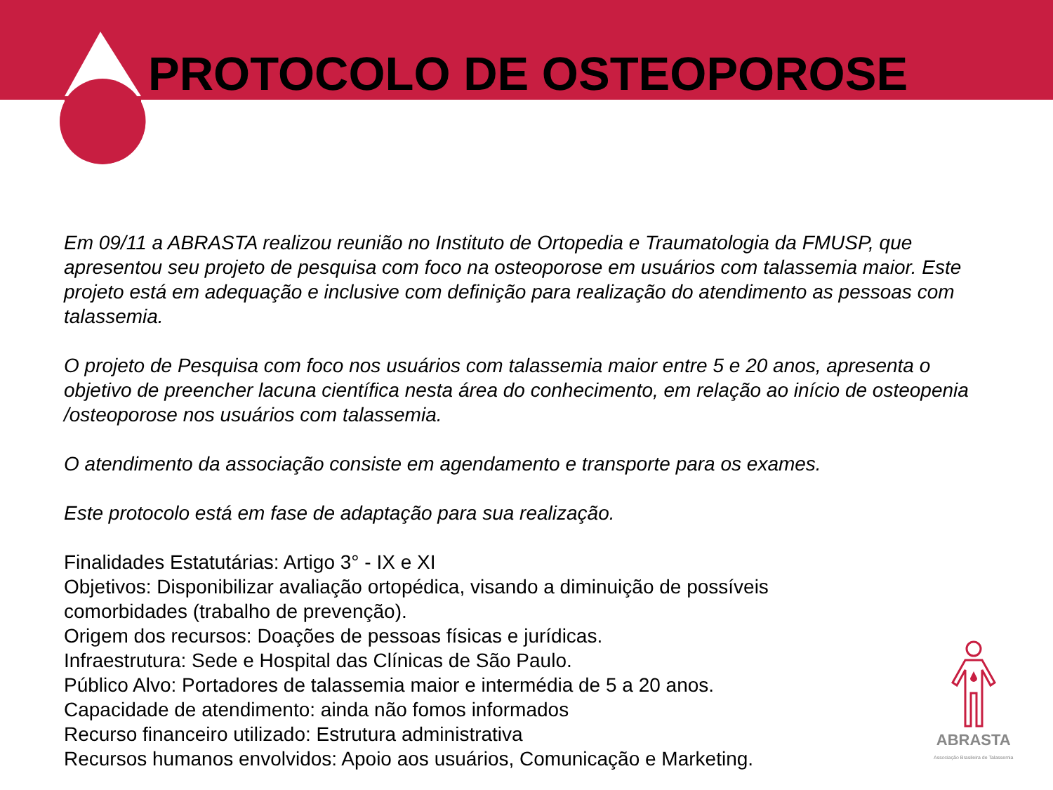PROTOCOLO DE OSTEOPOROSE
Em 09/11 a ABRASTA realizou reunião no Instituto de Ortopedia e Traumatologia da FMUSP, que apresentou seu projeto de pesquisa com foco na osteoporose em usuários com talassemia maior. Este projeto está em adequação e inclusive com definição para realização do atendimento as pessoas com talassemia.
O projeto de Pesquisa com foco nos usuários com talassemia maior entre 5 e 20 anos, apresenta o objetivo de preencher lacuna científica nesta área do conhecimento, em relação ao início de osteopenia /osteoporose nos usuários com talassemia.
O atendimento da associação consiste em agendamento e transporte para os exames.
Este protocolo está em fase de adaptação para sua realização.
Finalidades Estatutárias: Artigo 3° - IX e XI
Objetivos: Disponibilizar avaliação ortopédica, visando a diminuição de possíveis
comorbidades (trabalho de prevenção).
Origem dos recursos: Doações de pessoas físicas e jurídicas.
Infraestrutura: Sede e Hospital das Clínicas de São Paulo.
Público Alvo: Portadores de talassemia maior e intermédia de 5 a 20 anos.
Capacidade de atendimento: ainda não fomos informados
Recurso financeiro utilizado: Estrutura administrativa
Recursos humanos envolvidos: Apoio aos usuários, Comunicação e Marketing.
ABRASTA
Associação Brasileira de Talassemia